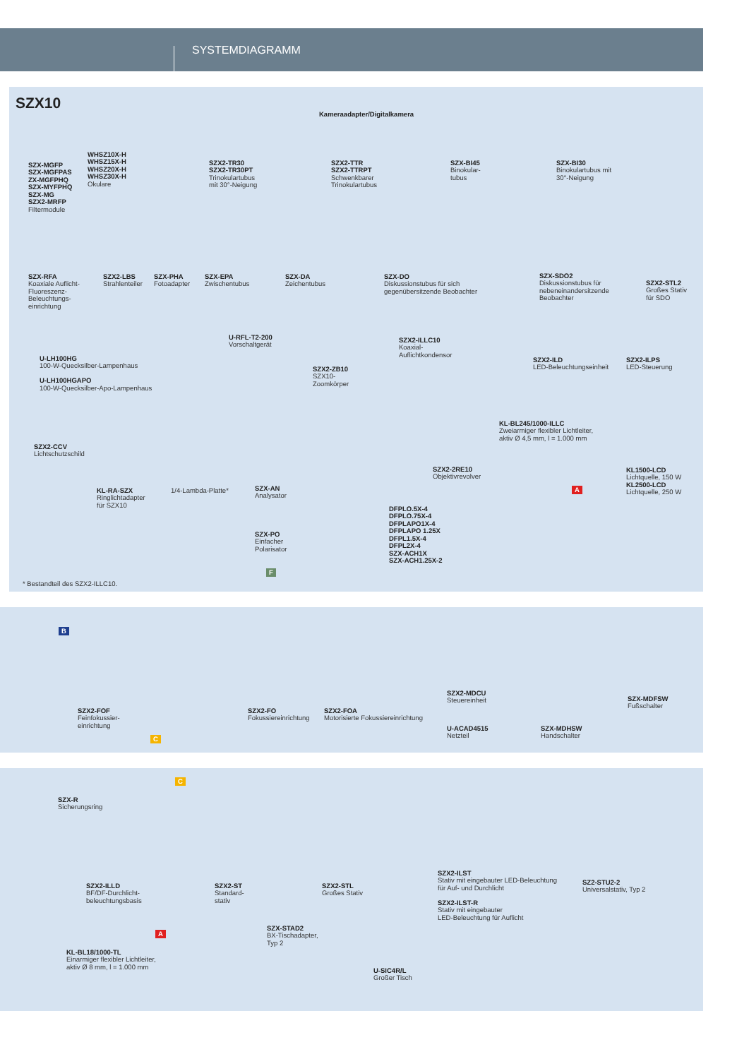SYSTEMDIAGRAMM
SZX10
Kameraadapter/Digitalkamera
SZX-MGFP
SZX-MGFPAS
ZX-MGFPHQ
SZX-MYFPHQ
SZX-MG
SZX2-MRFP
Filtermodule
WHSZ10X-H
WHSZ15X-H
WHSZ20X-H
WHSZ30X-H
Okulare
SZX2-TR30
SZX2-TR30PT
Trinokulartubus
mit 30°-Neigung
SZX2-TTR
SZX2-TTRPT
Schwenkbarer
Trinokulartubus
SZX-BI45
Binokular-
tubus
SZX-BI30
Binokulartubus mit
30°-Neigung
SZX-RFA
Koaxiale Auflicht-
Fluoreszenz-
Beleuchtungs-
einrichtung
SZX2-LBS
Strahlenteiler
SZX-PHA
Fotoadapter
SZX-EPA
Zwischentubus
SZX-DA
Zeichentubus
SZX-DO
Diskussionstubus für sich
gegenübersitzende Beobachter
SZX-SDO2
Diskussionstubus für
nebeneinandersitzende
Beobachter
SZX2-STL2
Großes Stativ
für SDO
U-RFL-T2-200
Vorschaltgerät
SZX2-ILLC10
Koaxial-
Auflichtkondensor
U-LH100HG
100-W-Quecksilber-Lampenhaus
U-LH100HGAPO
100-W-Quecksilber-Apo-Lampenhaus
SZX2-ZB10
SZX10-
Zoomkörper
SZX2-ILD
LED-Beleuchtungseinheit
SZX2-ILPS
LED-Steuerung
KL-BL245/1000-ILLC
Zweiarmiger flexibler Lichtleiter,
aktiv Ø 4,5 mm, l = 1.000 mm
SZX2-CCV
Lichtschutzschild
SZX2-2RE10
Objektivrevolver
KL1500-LCD
Lichtquelle, 150 W
KL2500-LCD
Lichtquelle, 250 W
A
KL-RA-SZX
Ringlichtadapter
für SZX10
1/4-Lambda-Platte*
SZX-AN
Analysator
DFPLO.5X-4
DFPLO.75X-4
DFPLAPO1X-4
DFPLAPO 1.25X
DFPL1.5X-4
DFPL2X-4
SZX-ACH1X
SZX-ACH1.25X-2
SZX-PO
Einfacher
Polarisator
F
* Bestandteil des SZX2-ILLC10.
B
SZX2-FOF
Feinfokussier-
einrichtung
SZX2-FO
Fokussiereinrichtung
SZX2-FOA
Motorisierte Fokussiereinrichtung
SZX2-MDCU
Steuereinheit
U-ACAD4515
Netzteil
SZX-MDHSW
Handschalter
SZX-MDFSW
Fußschalter
C
C
SZX-R
Sicherungsring
SZX2-ILLD
BF/DF-Durchlicht-
beleuchtungsbasis
SZX2-ST
Standard-
stativ
SZX2-STL
Großes Stativ
SZX2-ILST
Stativ mit eingebauter LED-Beleuchtung
für Auf- und Durchlicht
SZX2-ILST-R
Stativ mit eingebauter
LED-Beleuchtung für Auflicht
SZ2-STU2-2
Universalstativ, Typ 2
SZX-STAD2
BX-Tischadapter,
Typ 2
A
KL-BL18/1000-TL
Einarmiger flexibler Lichtleiter,
aktiv Ø 8 mm, l = 1.000 mm
U-SIC4R/L
Großer Tisch